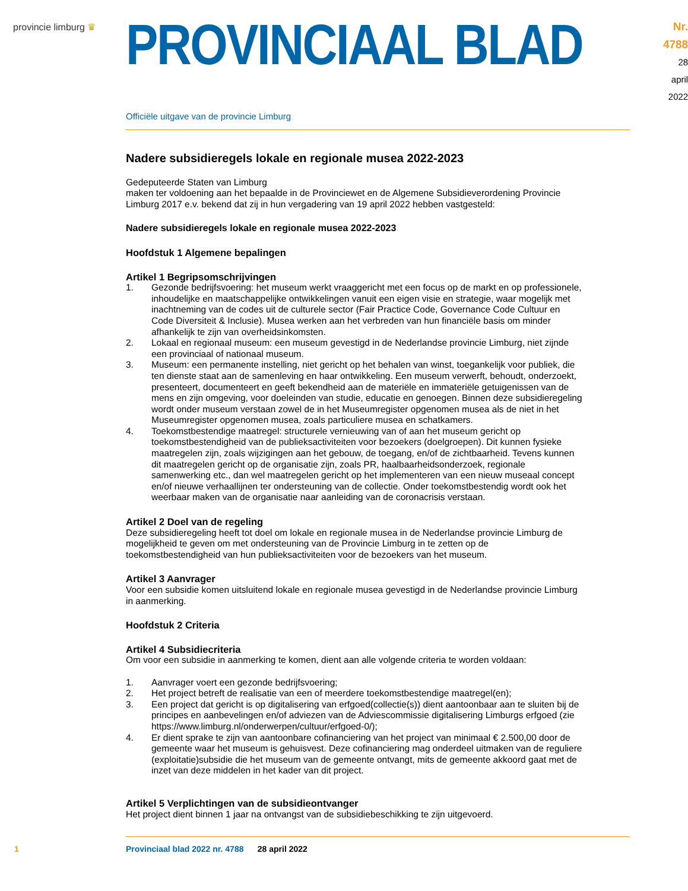provincie limburg ♛
PROVINCIAAL BLAD
Nr. 4788
28 april
2022
Officiële uitgave van de provincie Limburg
Nadere subsidieregels lokale en regionale musea 2022-2023
Gedeputeerde Staten van Limburg
maken ter voldoening aan het bepaalde in de Provinciewet en de Algemene Subsidieverordening Provincie Limburg 2017 e.v. bekend dat zij in hun vergadering van 19 april 2022 hebben vastgesteld:
Nadere subsidieregels lokale en regionale musea 2022-2023
Hoofdstuk 1 Algemene bepalingen
Artikel 1 Begripsomschrijvingen
1. Gezonde bedrijfsvoering: het museum werkt vraaggericht met een focus op de markt en op professionele, inhoudelijke en maatschappelijke ontwikkelingen vanuit een eigen visie en strategie, waar mogelijk met inachtneming van de codes uit de culturele sector (Fair Practice Code, Governance Code Cultuur en Code Diversiteit & Inclusie). Musea werken aan het verbreden van hun financiële basis om minder afhankelijk te zijn van overheidsinkomsten.
2. Lokaal en regionaal museum: een museum gevestigd in de Nederlandse provincie Limburg, niet zijnde een provinciaal of nationaal museum.
3. Museum: een permanente instelling, niet gericht op het behalen van winst, toegankelijk voor publiek, die ten dienste staat aan de samenleving en haar ontwikkeling. Een museum verwerft, behoudt, onderzoekt, presenteert, documenteert en geeft bekendheid aan de materiële en immateriële getuigenissen van de mens en zijn omgeving, voor doeleinden van studie, educatie en genoegen. Binnen deze subsidieregeling wordt onder museum verstaan zowel de in het Museumregister opgenomen musea als de niet in het Museumregister opgenomen musea, zoals particuliere musea en schatkamers.
4. Toekomstbestendige maatregel: structurele vernieuwing van of aan het museum gericht op toekomstbestendigheid van de publieksactiviteiten voor bezoekers (doelgroepen). Dit kunnen fysieke maatregelen zijn, zoals wijzigingen aan het gebouw, de toegang, en/of de zichtbaarheid. Tevens kunnen dit maatregelen gericht op de organisatie zijn, zoals PR, haalbaarheidsonderzoek, regionale samenwerking etc., dan wel maatregelen gericht op het implementeren van een nieuw museaal concept en/of nieuwe verhaallijnen ter ondersteuning van de collectie. Onder toekomstbestendig wordt ook het weerbaar maken van de organisatie naar aanleiding van de coronacrisis verstaan.
Artikel 2 Doel van de regeling
Deze subsidieregeling heeft tot doel om lokale en regionale musea in de Nederlandse provincie Limburg de mogelijkheid te geven om met ondersteuning van de Provincie Limburg in te zetten op de toekomstbestendigheid van hun publieksactiviteiten voor de bezoekers van het museum.
Artikel 3 Aanvrager
Voor een subsidie komen uitsluitend lokale en regionale musea gevestigd in de Nederlandse provincie Limburg in aanmerking.
Hoofdstuk 2 Criteria
Artikel 4 Subsidiecriteria
Om voor een subsidie in aanmerking te komen, dient aan alle volgende criteria te worden voldaan:
1. Aanvrager voert een gezonde bedrijfsvoering;
2. Het project betreft de realisatie van een of meerdere toekomstbestendige maatregel(en);
3. Een project dat gericht is op digitalisering van erfgoed(collectie(s)) dient aantoonbaar aan te sluiten bij de principes en aanbevelingen en/of adviezen van de Adviescommissie digitalisering Limburgs erfgoed (zie https://www.limburg.nl/onderwerpen/cultuur/erfgoed-0/);
4. Er dient sprake te zijn van aantoonbare cofinanciering van het project van minimaal € 2.500,00 door de gemeente waar het museum is gehuisvest. Deze cofinanciering mag onderdeel uitmaken van de reguliere (exploitatie)subsidie die het museum van de gemeente ontvangt, mits de gemeente akkoord gaat met de inzet van deze middelen in het kader van dit project.
Artikel 5 Verplichtingen van de subsidieontvanger
Het project dient binnen 1 jaar na ontvangst van de subsidiebeschikking te zijn uitgevoerd.
1 Provinciaal blad 2022 nr. 4788 28 april 2022